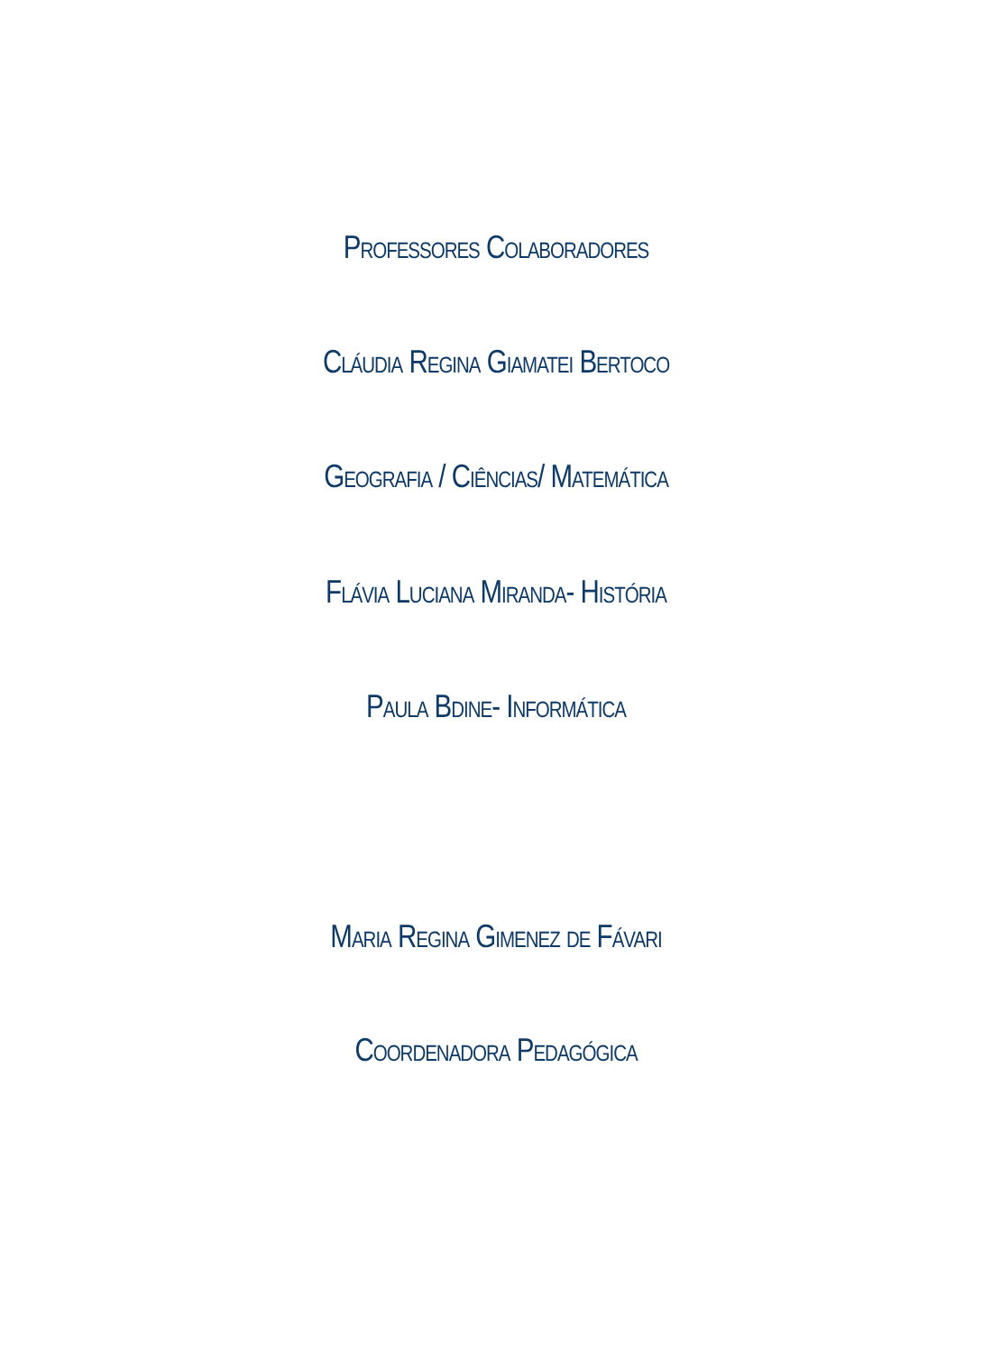Professores Colaboradores
Cláudia Regina Giamatei Bertoco
Geografia / Ciências/ Matemática
Flávia Luciana Miranda- História
Paula Bdine- Informática
Maria Regina Gimenez de Fávari
Coordenadora Pedagógica